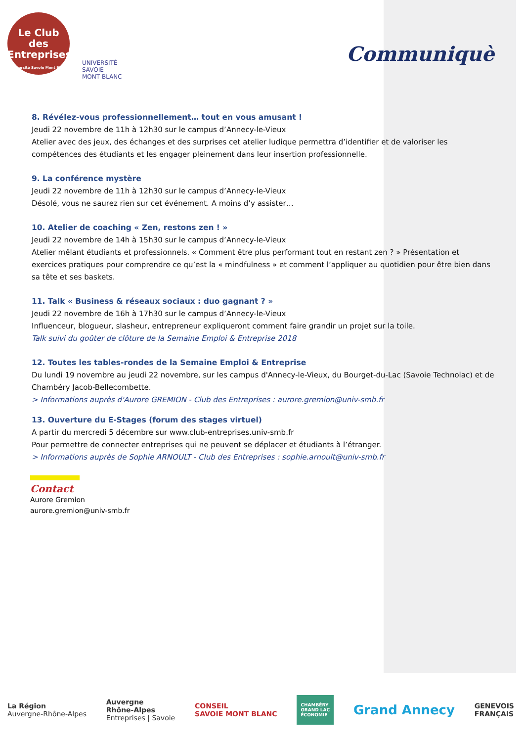Le Club des
Entreprises
Université Savoie Mont Blanc
UNIVERSITÉ
SAVOIE
MONT BLANC
Communiquè
8. Révélez-vous professionnellement… tout en vous amusant !
Jeudi 22 novembre de 11h à 12h30 sur le campus d’Annecy-le-Vieux
Atelier avec des jeux, des échanges et des surprises cet atelier ludique permettra d’identifier et de valoriser les compétences des étudiants et les engager pleinement dans leur insertion professionnelle.
9. La conférence mystère
Jeudi 22 novembre de 11h à 12h30 sur le campus d’Annecy-le-Vieux
Désolé, vous ne saurez rien sur cet événement. A moins d’y assister…
10. Atelier de coaching « Zen, restons zen ! »
Jeudi 22 novembre de 14h à 15h30 sur le campus d’Annecy-le-Vieux
Atelier mêlant étudiants et professionnels. « Comment être plus performant tout en restant zen ? » Présentation et exercices pratiques pour comprendre ce qu’est la « mindfulness » et comment l’appliquer au quotidien pour être bien dans sa tête et ses baskets.
11. Talk « Business & réseaux sociaux : duo gagnant ? »
Jeudi 22 novembre de 16h à 17h30 sur le campus d’Annecy-le-Vieux
Influenceur, blogueur, slasheur, entrepreneur expliqueront comment faire grandir un projet sur la toile.
Talk suivi du goûter de clôture de la Semaine Emploi & Entreprise 2018
12. Toutes les tables-rondes de la Semaine Emploi & Entreprise
Du lundi 19 novembre au jeudi 22 novembre, sur les campus d'Annecy-le-Vieux, du Bourget-du-Lac (Savoie Technolac) et de Chambéry Jacob-Bellecombette.
> Informations auprès d'Aurore GREMION - Club des Entreprises : aurore.gremion@univ-smb.fr
13. Ouverture du E-Stages (forum des stages virtuel)
A partir du mercredi 5 décembre sur www.club-entreprises.univ-smb.fr
Pour permettre de connecter entreprises qui ne peuvent se déplacer et étudiants à l’étranger.
> Informations auprès de Sophie ARNOULT - Club des Entreprises : sophie.arnoult@univ-smb.fr
Contact
Aurore Gremion
aurore.gremion@univ-smb.fr
La Région
Auvergne-Rhône-Alpes
Auvergne
Rhône-Alpes
Entreprises | Savoie
CONSEIL
SAVOIE MONT BLANC
CHAMBÉRY
GRAND LAC
ÉCONOMIE
Grand Annecy
GENEVOIS
FRANÇAIS